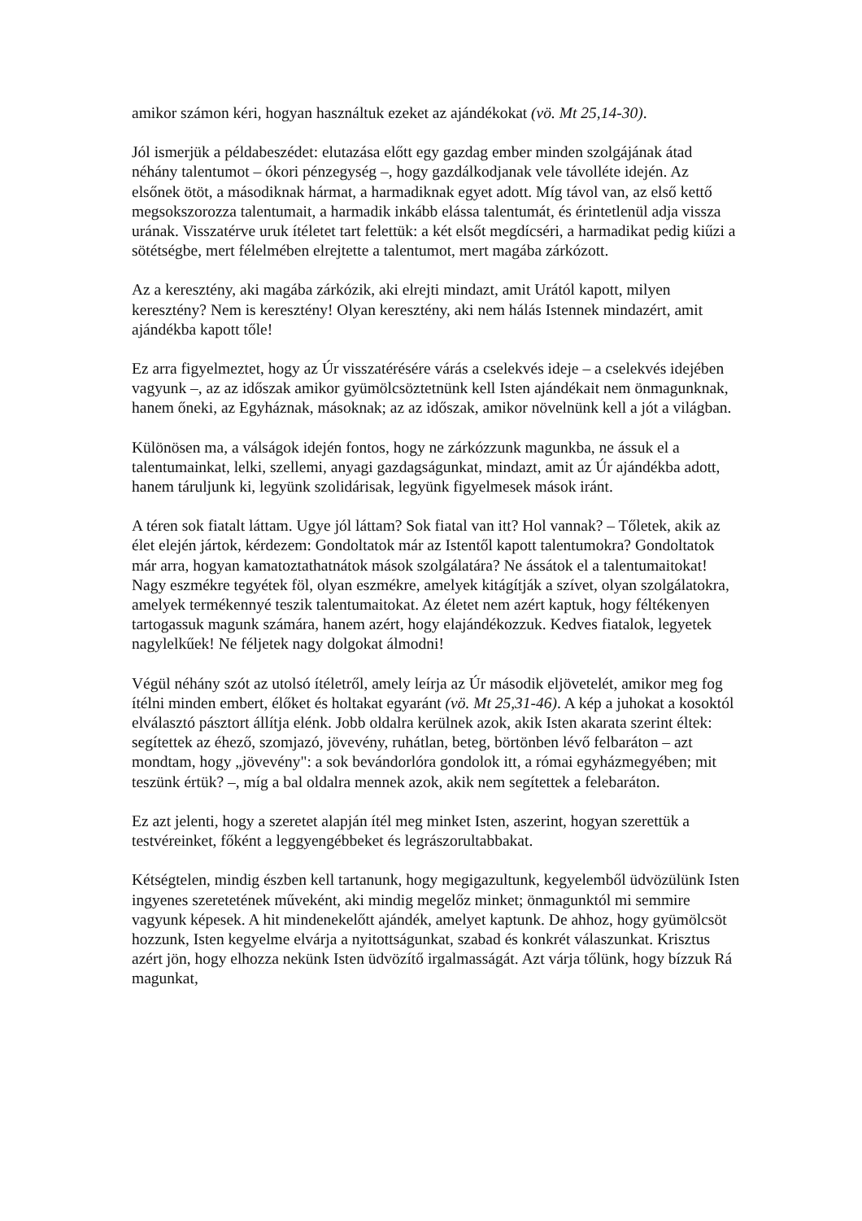amikor számon kéri, hogyan használtuk ezeket az ajándékokat (vö. Mt 25,14-30).
Jól ismerjük a példabeszédet: elutazása előtt egy gazdag ember minden szolgájának átad néhány talentumot – ókori pénzegység –, hogy gazdálkodjanak vele távolléte idején. Az elsőnek ötöt, a másodiknak hármat, a harmadiknak egyet adott. Míg távol van, az első kettő megsokszorozza talentumait, a harmadik inkább elássa talentumát, és érintetlenül adja vissza urának. Visszatérve uruk ítéletet tart felettük: a két elsőt megdícséri, a harmadikat pedig kiűzi a sötétségbe, mert félelmében elrejtette a talentumot, mert magába zárkózott.
Az a keresztény, aki magába zárkózik, aki elrejti mindazt, amit Urától kapott, milyen keresztény? Nem is keresztény! Olyan keresztény, aki nem hálás Istennek mindazért, amit ajándékba kapott tőle!
Ez arra figyelmeztet, hogy az Úr visszatérésére várás a cselekvés ideje – a cselekvés idejében vagyunk –, az az időszak amikor gyümölcsöztetnünk kell Isten ajándékait nem önmagunknak, hanem őneki, az Egyháznak, másoknak; az az időszak, amikor növelnünk kell a jót a világban.
Különösen ma, a válságok idején fontos, hogy ne zárkózzunk magunkba, ne ássuk el a talentumainkat, lelki, szellemi, anyagi gazdagságunkat, mindazt, amit az Úr ajándékba adott, hanem táruljunk ki, legyünk szolidárisak, legyünk figyelmesek mások iránt.
A téren sok fiatalt láttam. Ugye jól láttam? Sok fiatal van itt? Hol vannak? – Tőletek, akik az élet elején jártok, kérdezem: Gondoltatok már az Istentől kapott talentumokra? Gondoltatok már arra, hogyan kamatoztathatnátok mások szolgálatára? Ne ássátok el a talentumaitokat! Nagy eszmékre tegyétek föl, olyan eszmékre, amelyek kitágítják a szívet, olyan szolgálatokra, amelyek termékennyé teszik talentumaitokat. Az életet nem azért kaptuk, hogy féltékenyen tartogassuk magunk számára, hanem azért, hogy elajándékozzuk. Kedves fiatalok, legyetek nagylelkűek! Ne féljetek nagy dolgokat álmodni!
Végül néhány szót az utolsó ítéletről, amely leírja az Úr második eljövetelét, amikor meg fog ítélni minden embert, élőket és holtakat egyaránt (vö. Mt 25,31-46). A kép a juhokat a kosoktól elválasztó pásztort állítja elénk. Jobb oldalra kerülnek azok, akik Isten akarata szerint éltek: segítettek az éhező, szomjazó, jövevény, ruhátlan, beteg, börtönben lévő felbaráton – azt mondtam, hogy „jövevény": a sok bevándorlóra gondolok itt, a római egyházmegyében; mit teszünk értük? –, míg a bal oldalra mennek azok, akik nem segítettek a felebaráton.
Ez azt jelenti, hogy a szeretet alapján ítél meg minket Isten, aszerint, hogyan szerettük a testvéreinket, főként a leggyengébbeket és legrászorultabbakat.
Kétségtelen, mindig észben kell tartanunk, hogy megigazultunk, kegyelemből üdvözülünk Isten ingyenes szeretetének műveként, aki mindig megelőz minket; önmagunktól mi semmire vagyunk képesek. A hit mindenekelőtt ajándék, amelyet kaptunk. De ahhoz, hogy gyümölcsöt hozzunk, Isten kegyelme elvárja a nyitottságunkat, szabad és konkrét válaszunkat. Krisztus azért jön, hogy elhozza nekünk Isten üdvözítő irgalmasságát. Azt várja tőlünk, hogy bízzuk Rá magunkat,